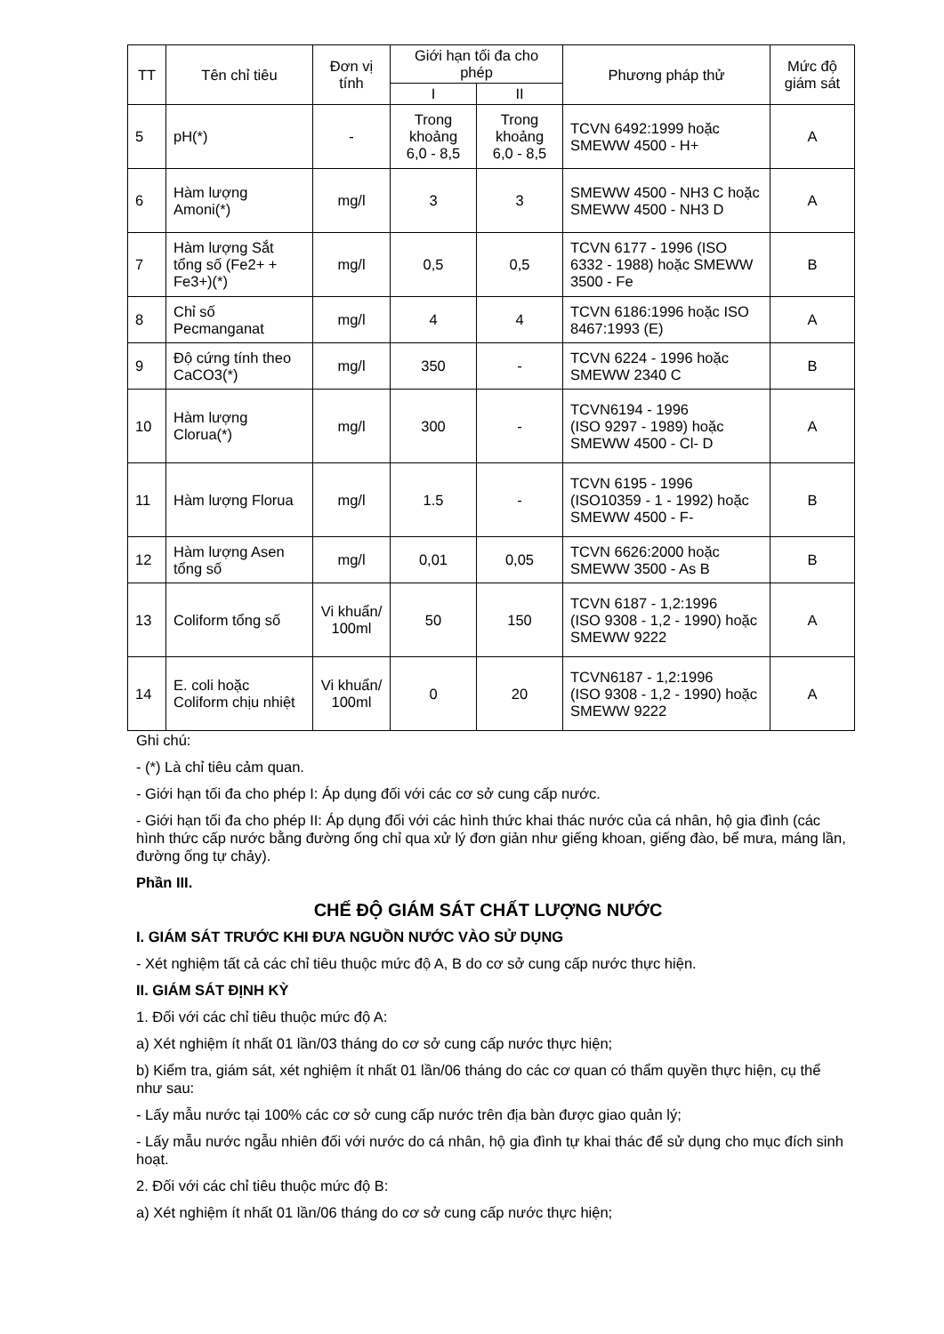| TT | Tên chỉ tiêu | Đơn vị tính | Giới hạn tối đa cho phép | | Phương pháp thử | Mức độ giám sát |
| --- | --- | --- | --- | --- | --- | --- |
| | | | I | II | | |
| 5 | pH(*) | - | Trong khoảng 6,0 - 8,5 | Trong khoảng 6,0 - 8,5 | TCVN 6492:1999 hoặc SMEWW 4500 - H+ | A |
| 6 | Hàm lượng Amoni(*) | mg/l | 3 | 3 | SMEWW 4500 - NH3 C hoặc SMEWW 4500 - NH3 D | A |
| 7 | Hàm lượng Sắt tổng số (Fe2+ + Fe3+)(*) | mg/l | 0,5 | 0,5 | TCVN 6177 - 1996 (ISO 6332 - 1988) hoặc SMEWW 3500 - Fe | B |
| 8 | Chỉ số Pecmanganat | mg/l | 4 | 4 | TCVN 6186:1996 hoặc ISO 8467:1993 (E) | A |
| 9 | Độ cứng tính theo CaCO3(*) | mg/l | 350 | - | TCVN 6224 - 1996 hoặc SMEWW 2340 C | B |
| 10 | Hàm lượng Clorua(*) | mg/l | 300 | - | TCVN6194 - 1996 (ISO 9297 - 1989) hoặc SMEWW 4500 - Cl- D | A |
| 11 | Hàm lượng Florua | mg/l | 1.5 | - | TCVN 6195 - 1996 (ISO10359 - 1 - 1992) hoặc SMEWW 4500 - F- | B |
| 12 | Hàm lượng Asen tổng số | mg/l | 0,01 | 0,05 | TCVN 6626:2000 hoặc SMEWW 3500 - As B | B |
| 13 | Coliform tổng số | Vi khuẩn/ 100ml | 50 | 150 | TCVN 6187 - 1,2:1996 (ISO 9308 - 1,2 - 1990) hoặc SMEWW 9222 | A |
| 14 | E. coli hoặc Coliform chịu nhiệt | Vi khuẩn/ 100ml | 0 | 20 | TCVN6187 - 1,2:1996 (ISO 9308 - 1,2 - 1990) hoặc SMEWW 9222 | A |
Ghi chú:
- (*) Là chỉ tiêu cảm quan.
- Giới hạn tối đa cho phép I: Áp dụng đối với các cơ sở cung cấp nước.
- Giới hạn tối đa cho phép II: Áp dụng đối với các hình thức khai thác nước của cá nhân, hộ gia đình (các hình thức cấp nước bằng đường ống chỉ qua xử lý đơn giản như giếng khoan, giếng đào, bể mưa, máng lần, đường ống tự chảy).
Phần III.
CHẾ ĐỘ GIÁM SÁT CHẤT LƯỢNG NƯỚC
I. GIÁM SÁT TRƯỚC KHI ĐƯA NGUỒN NƯỚC VÀO SỬ DỤNG
- Xét nghiệm tất cả các chỉ tiêu thuộc mức độ A, B do cơ sở cung cấp nước thực hiện.
II. GIÁM SÁT ĐỊNH KỲ
1. Đối với các chỉ tiêu thuộc mức độ A:
a) Xét nghiệm ít nhất 01 lần/03 tháng do cơ sở cung cấp nước thực hiện;
b) Kiểm tra, giám sát, xét nghiệm ít nhất 01 lần/06 tháng do các cơ quan có thẩm quyền thực hiện, cụ thể như sau:
- Lấy mẫu nước tại 100% các cơ sở cung cấp nước trên địa bàn được giao quản lý;
- Lấy mẫu nước ngẫu nhiên đối với nước do cá nhân, hộ gia đình tự khai thác để sử dụng cho mục đích sinh hoạt.
2. Đối với các chỉ tiêu thuộc mức độ B:
a) Xét nghiệm ít nhất 01 lần/06 tháng do cơ sở cung cấp nước thực hiện;